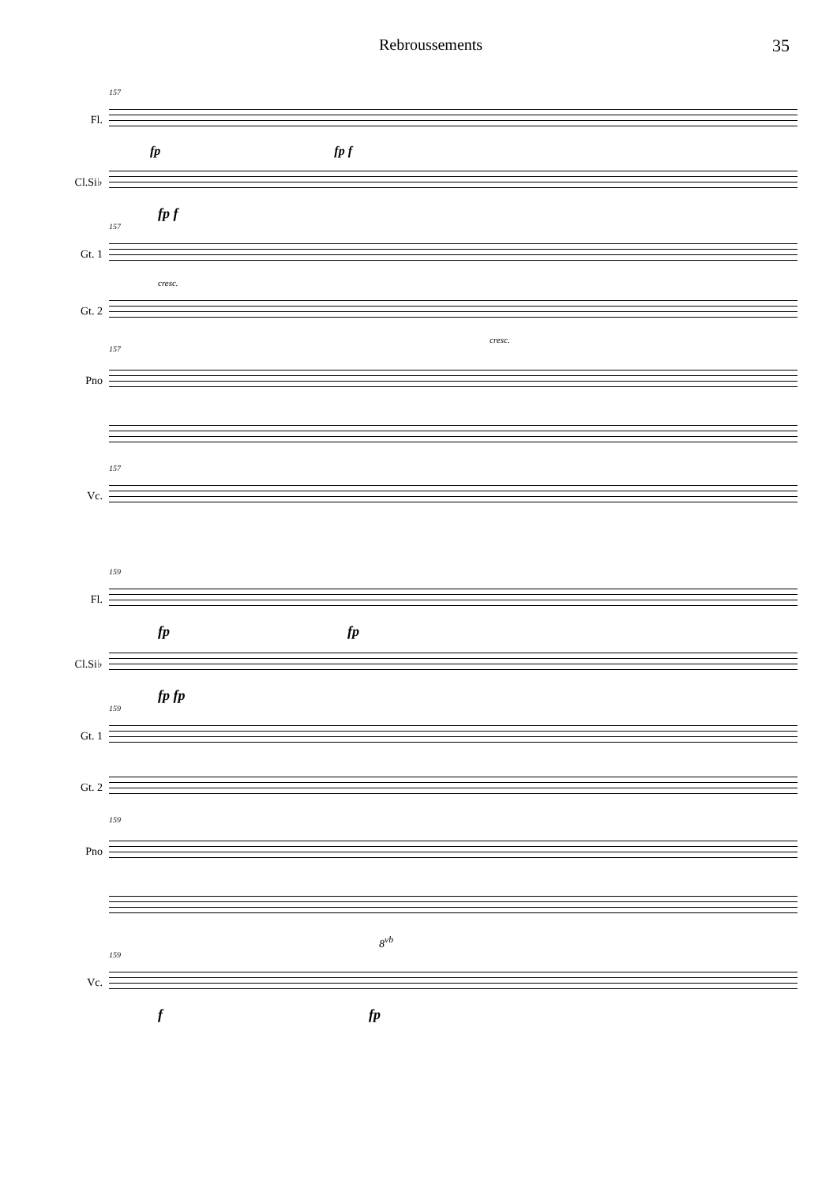Rebroussements 35
157
Fl.
fp fp f
Cl.Si♭
fp f
157
Gt. 1
cresc.
Gt. 2
cresc.
157
Pno
157
Vc.
159
Fl.
fp fp
Cl.Si♭
fp fp
159
Gt. 1
Gt. 2
159
Pno
8<sup>vb</sup>
159
Vc.
f fp